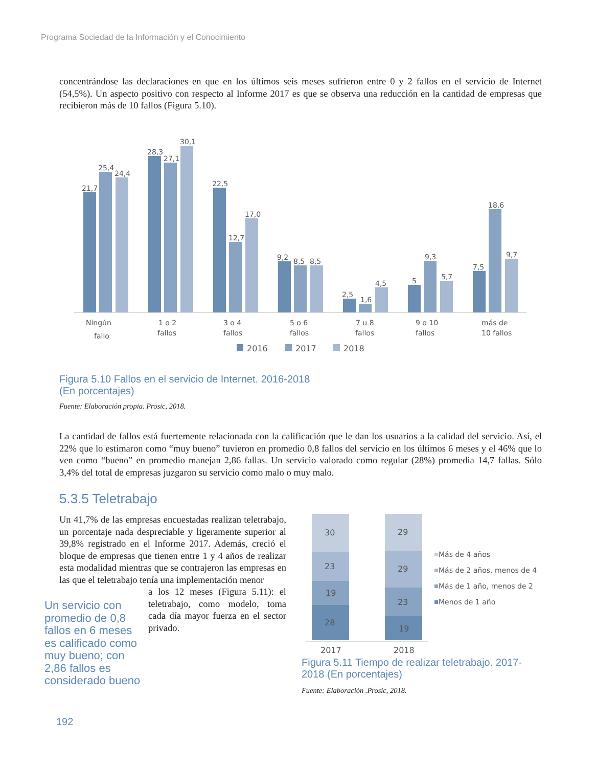Programa Sociedad de la Información y el Conocimiento
concentrándose las declaraciones en que en los últimos seis meses sufrieron entre 0 y 2 fallos en el servicio de Internet (54,5%). Un aspecto positivo con respecto al Informe 2017 es que se observa una reducción en la cantidad de empresas que recibieron más de 10 fallos (Figura 5.10).
21,7
25,4
24,4
28,3
27,1
30,1
22,5
12,7
17,0
9,2
8,5
8,5
2,5
1,6
4,5
5
9,3
5,7
7,5
18,6
9,7
Ningún
fallo
1 o 2
fallos
3 o 4
fallos
5 o 6
fallos
7 u 8
fallos
9 o 10
fallos
más de
10 fallos
2016
2017
2018
Figura 5.10 Fallos en el servicio de Internet. 2016-2018
(En porcentajes)
Fuente: Elaboración propia. Prosic, 2018.
La cantidad de fallos está fuertemente relacionada con la calificación que le dan los usuarios a la calidad del servicio. Así, el 22% que lo estimaron como “muy bueno” tuvieron en promedio 0,8 fallos del servicio en los últimos 6 meses y el 46% que lo ven como “bueno” en promedio manejan 2,86 fallas. Un servicio valorado como regular (28%) promedia 14,7 fallas. Sólo 3,4% del total de empresas juzgaron su servicio como malo o muy malo.
5.3.5 Teletrabajo
Un 41,7% de las empresas encuestadas realizan teletrabajo, un porcentaje nada despreciable y ligeramente superior al 39,8% registrado en el Informe 2017. Además, creció el bloque de empresas que tienen entre 1 y 4 años de realizar esta modalidad mientras que se contrajeron las empresas en las que el teletrabajo tenía una implementación menor
a los 12 meses (Figura 5.11): el teletrabajo, como modelo, toma cada día mayor fuerza en el sector privado.
Un servicio con promedio de 0,8 fallos en 6 meses es calificado como muy bueno; con 2,86 fallos es considerado bueno
30
23
19
28
29
29
23
19
2017
2018
Más de 4 años
Más de 2 años, menos de 4
Más de 1 año, menos de 2
Menos de 1 año
Figura 5.11 Tiempo de realizar teletrabajo. 2017-2018 (En porcentajes)
Fuente: Elaboración .Prosic, 2018.
192